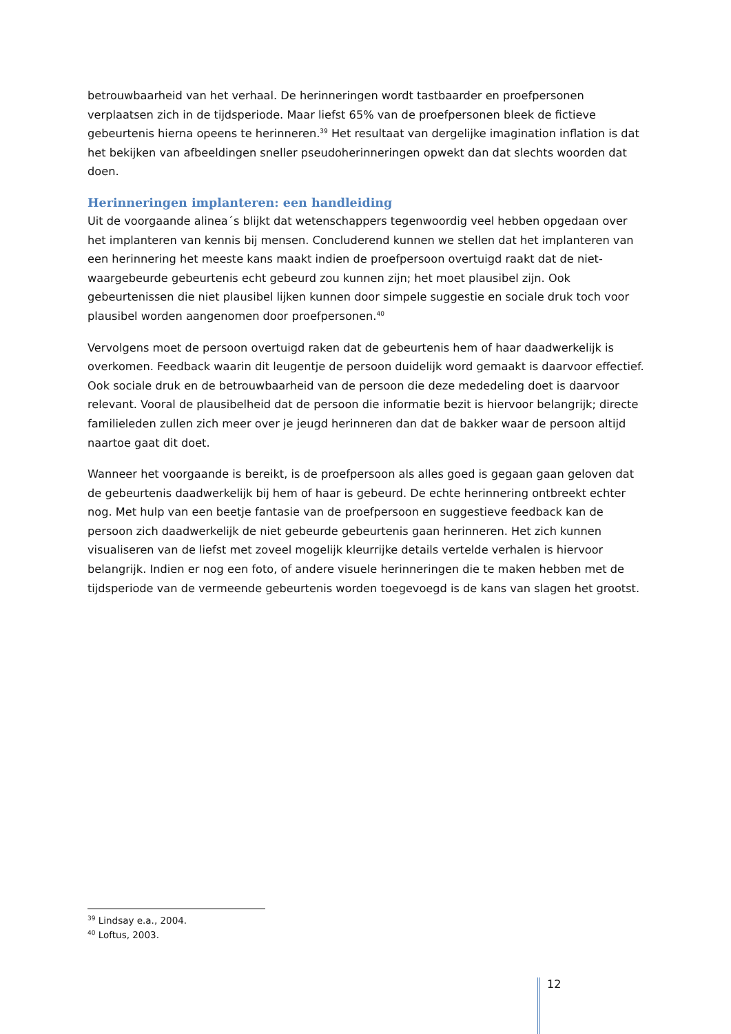betrouwbaarheid van het verhaal. De herinneringen wordt tastbaarder en proefpersonen verplaatsen zich in de tijdsperiode. Maar liefst 65% van de proefpersonen bleek de fictieve gebeurtenis hierna opeens te herinneren.<sup>39</sup> Het resultaat van dergelijke imagination inflation is dat het bekijken van afbeeldingen sneller pseudoherinneringen opwekt dan dat slechts woorden dat doen.
Herinneringen implanteren: een handleiding
Uit de voorgaande alinea´s blijkt dat wetenschappers tegenwoordig veel hebben opgedaan over het implanteren van kennis bij mensen. Concluderend kunnen we stellen dat het implanteren van een herinnering het meeste kans maakt indien de proefpersoon overtuigd raakt dat de niet-waargebeurde gebeurtenis echt gebeurd zou kunnen zijn; het moet plausibel zijn. Ook gebeurtenissen die niet plausibel lijken kunnen door simpele suggestie en sociale druk toch voor plausibel worden aangenomen door proefpersonen.<sup>40</sup>
Vervolgens moet de persoon overtuigd raken dat de gebeurtenis hem of haar daadwerkelijk is overkomen. Feedback waarin dit leugentje de persoon duidelijk word gemaakt is daarvoor effectief. Ook sociale druk en de betrouwbaarheid van de persoon die deze mededeling doet is daarvoor relevant. Vooral de plausibelheid dat de persoon die informatie bezit is hiervoor belangrijk; directe familieleden zullen zich meer over je jeugd herinneren dan dat de bakker waar de persoon altijd naartoe gaat dit doet.
Wanneer het voorgaande is bereikt, is de proefpersoon als alles goed is gegaan gaan geloven dat de gebeurtenis daadwerkelijk bij hem of haar is gebeurd. De echte herinnering ontbreekt echter nog. Met hulp van een beetje fantasie van de proefpersoon en suggestieve feedback kan de persoon zich daadwerkelijk de niet gebeurde gebeurtenis gaan herinneren. Het zich kunnen visualiseren van de liefst met zoveel mogelijk kleurrijke details vertelde verhalen is hiervoor belangrijk. Indien er nog een foto, of andere visuele herinneringen die te maken hebben met de tijdsperiode van de vermeende gebeurtenis worden toegevoegd is de kans van slagen het grootst.
<sup>39</sup> Lindsay e.a., 2004.
<sup>40</sup> Loftus, 2003.
12